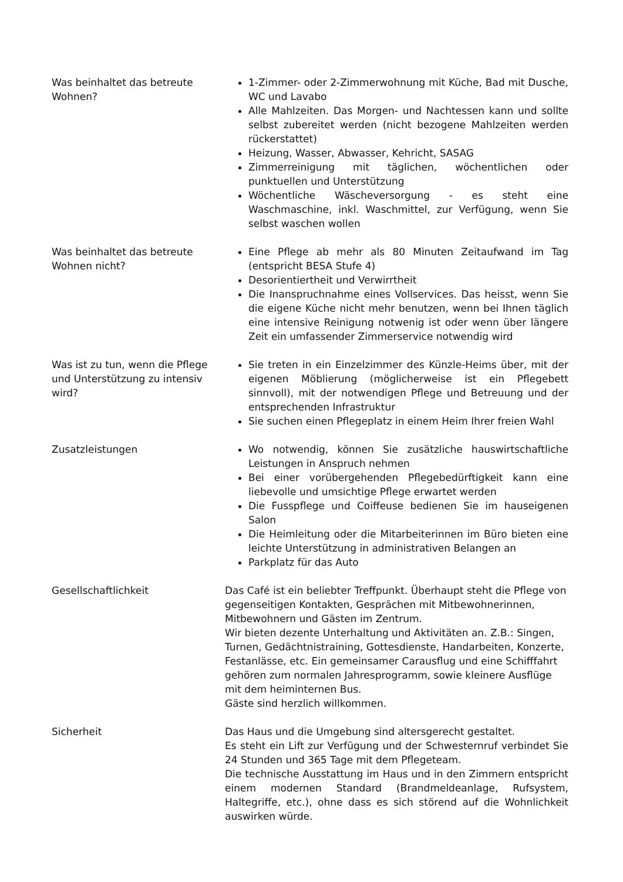Was beinhaltet das betreute Wohnen?
1-Zimmer- oder 2-Zimmerwohnung mit Küche, Bad mit Dusche, WC und Lavabo
Alle Mahlzeiten. Das Morgen- und Nachtessen kann und sollte selbst zubereitet werden (nicht bezogene Mahlzeiten werden rückerstattet)
Heizung, Wasser, Abwasser, Kehricht, SASAG
Zimmerreinigung mit täglichen, wöchentlichen oder punktuellen und Unterstützung
Wöchentliche Wäscheversorgung - es steht eine Waschmaschine, inkl. Waschmittel, zur Verfügung, wenn Sie selbst waschen wollen
Was beinhaltet das betreute Wohnen nicht?
Eine Pflege ab mehr als 80 Minuten Zeitaufwand im Tag (entspricht BESA Stufe 4)
Desorientiertheit und Verwirrtheit
Die Inanspruchnahme eines Vollservices. Das heisst, wenn Sie die eigene Küche nicht mehr benutzen, wenn bei Ihnen täglich eine intensive Reinigung notwenig ist oder wenn über längere Zeit ein umfassender Zimmerservice notwendig wird
Was ist zu tun, wenn die Pflege und Unterstützung zu intensiv wird?
Sie treten in ein Einzelzimmer des Künzle-Heims über, mit der eigenen Möblierung (möglicherweise ist ein Pflegebett sinnvoll), mit der notwendigen Pflege und Betreuung und der entsprechenden Infrastruktur
Sie suchen einen Pflegeplatz in einem Heim Ihrer freien Wahl
Zusatzleistungen Wo notwendig, können Sie zusätzliche hauswirtschaftliche Leistungen in Anspruch nehmen
Bei einer vorübergehenden Pflegebedürftigkeit kann eine liebevolle und umsichtige Pflege erwartet werden
Die Fusspflege und Coiffeuse bedienen Sie im hauseigenen Salon
Die Heimleitung oder die Mitarbeiterinnen im Büro bieten eine leichte Unterstützung in administrativen Belangen an
Parkplatz für das Auto
Gesellschaftlichkeit Das Café ist ein beliebter Treffpunkt. Überhaupt steht die Pflege von gegenseitigen Kontakten, Gesprächen mit Mitbewohnerinnen, Mitbewohnern und Gästen im Zentrum.
Wir bieten dezente Unterhaltung und Aktivitäten an. Z.B.: Singen, Turnen, Gedächtnistraining, Gottesdienste, Handarbeiten, Konzerte, Festanlässe, etc. Ein gemeinsamer Carausflug und eine Schifffahrt gehören zum normalen Jahresprogramm, sowie kleinere Ausflüge mit dem heiminternen Bus.
Gäste sind herzlich willkommen.
Sicherheit Das Haus und die Umgebung sind altersgerecht gestaltet.
Es steht ein Lift zur Verfügung und der Schwesternruf verbindet Sie 24 Stunden und 365 Tage mit dem Pflegeteam.
Die technische Ausstattung im Haus und in den Zimmern entspricht einem modernen Standard (Brandmeldeanlage, Rufsystem, Haltegriffe, etc.), ohne dass es sich störend auf die Wohnlichkeit auswirken würde.